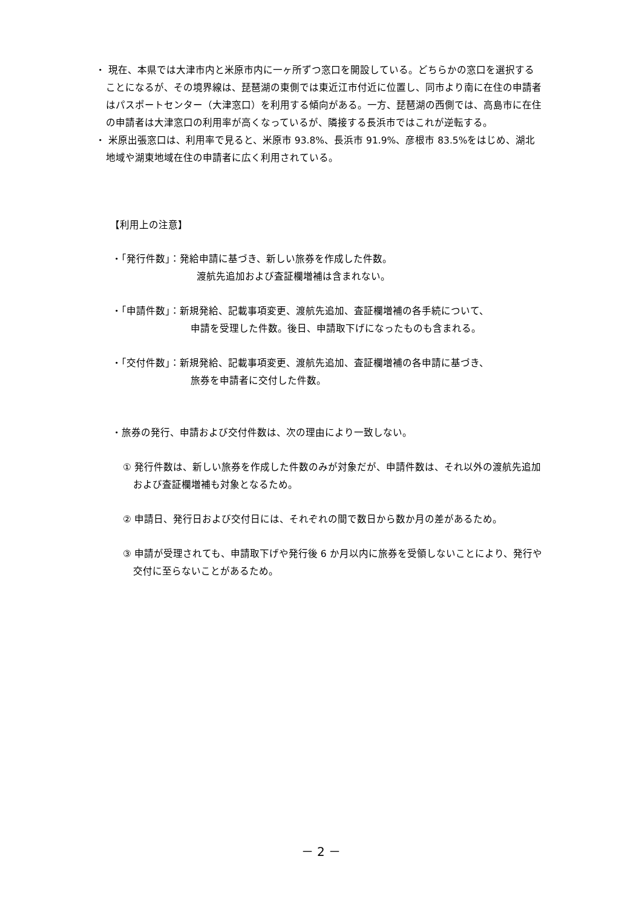・ 現在、本県では大津市内と米原市内に一ヶ所ずつ窓口を開設している。どちらかの窓口を選択することになるが、その境界線は、琵琶湖の東側では東近江市付近に位置し、同市より南に在住の申請者はパスポートセンター（大津窓口）を利用する傾向がある。一方、琵琶湖の西側では、高島市に在住の申請者は大津窓口の利用率が高くなっているが、隣接する長浜市ではこれが逆転する。
・ 米原出張窓口は、利用率で見ると、米原市 93.8%、長浜市 91.9%、彦根市 83.5%をはじめ、湖北地域や湖東地域在住の申請者に広く利用されている。
【利用上の注意】
・「発行件数」：発給申請に基づき、新しい旅券を作成した件数。
渡航先追加および査証欄増補は含まれない。
・「申請件数」：新規発給、記載事項変更、渡航先追加、査証欄増補の各手続について、
申請を受理した件数。後日、申請取下げになったものも含まれる。
・「交付件数」：新規発給、記載事項変更、渡航先追加、査証欄増補の各申請に基づき、
旅券を申請者に交付した件数。
・旅券の発行、申請および交付件数は、次の理由により一致しない。
① 発行件数は、新しい旅券を作成した件数のみが対象だが、申請件数は、それ以外の渡航先追加および査証欄増補も対象となるため。
② 申請日、発行日および交付日には、それぞれの間で数日から数か月の差があるため。
③ 申請が受理されても、申請取下げや発行後 6 か月以内に旅券を受領しないことにより、発行や交付に至らないことがあるため。
－ 2 －